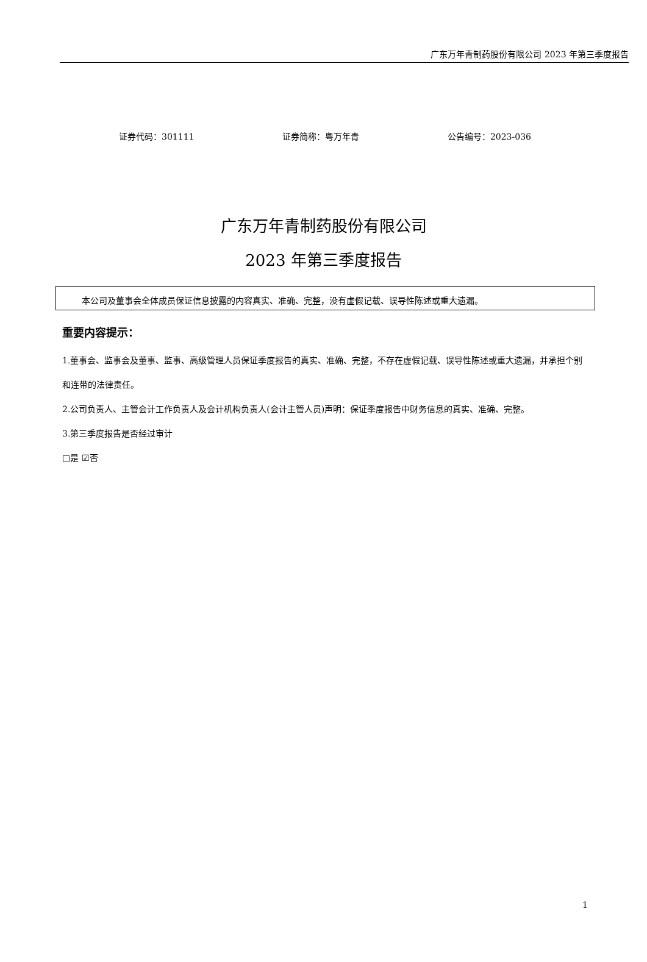广东万年青制药股份有限公司 2023 年第三季度报告
证券代码：301111 证券简称：粤万年青 公告编号：2023-036
广东万年青制药股份有限公司
2023 年第三季度报告
本公司及董事会全体成员保证信息披露的内容真实、准确、完整，没有虚假记载、误导性陈述或重大遗漏。
重要内容提示：
1.董事会、监事会及董事、监事、高级管理人员保证季度报告的真实、准确、完整，不存在虚假记载、误导性陈述或重大遗漏，并承担个别和连带的法律责任。
2.公司负责人、主管会计工作负责人及会计机构负责人(会计主管人员)声明：保证季度报告中财务信息的真实、准确、完整。
3.第三季度报告是否经过审计
□是 ☑否
1